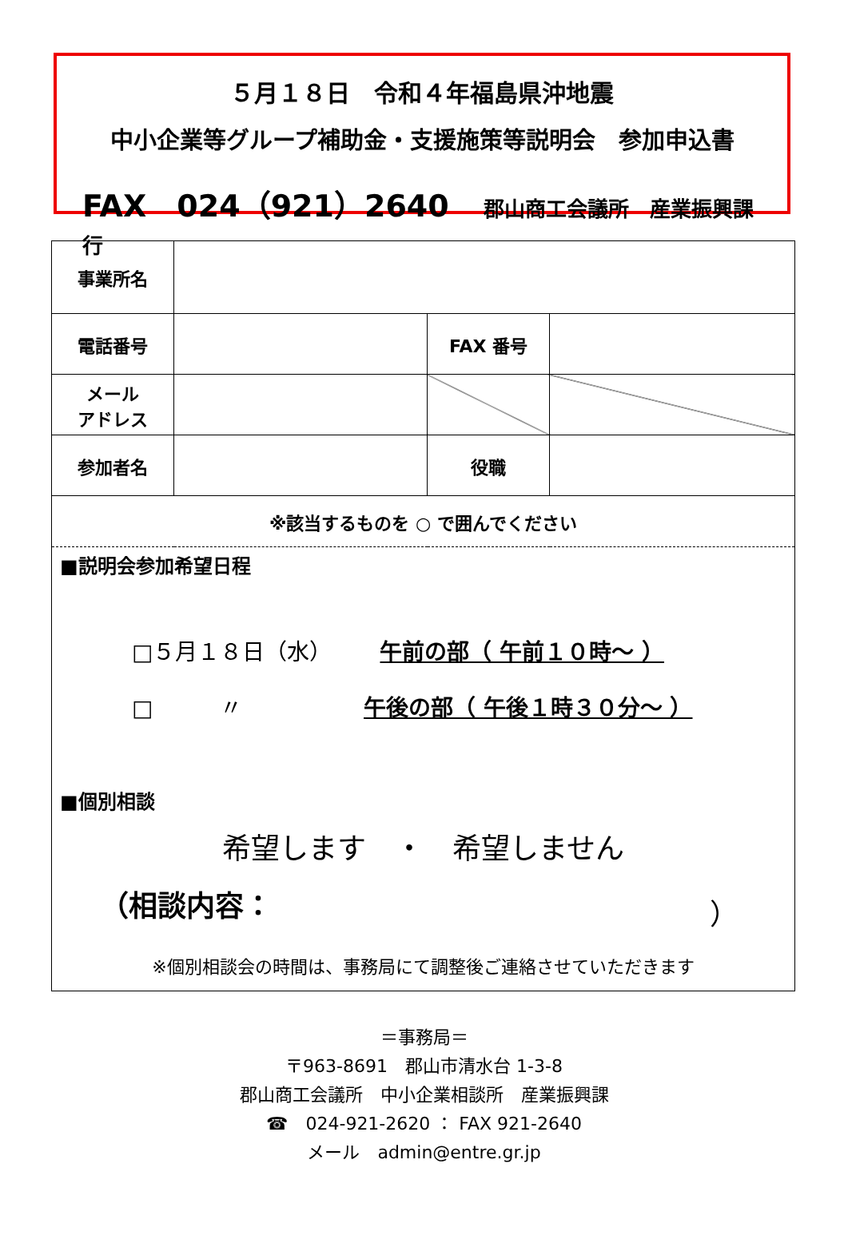５月１８日　令和４年福島県沖地震
中小企業等グループ補助金・支援施策等説明会　参加申込書
FAX　024（921）2640 郡山商工会議所　産業振興課　行
| 事業所名 | | | |
| 電話番号 | | FAX 番号 | |
| メール アドレス | | | |
| 参加者名 | | 役職 | |
| ※該当するものを ○ で囲んでください | | | |
| ■説明会参加希望日程 □５月１８日（水） 午前の部（ 午前１０時～ ） □ 〃 午後の部（ 午後１時３０分～ ） ■個別相談 希望します ・ 希望しません （相談内容： ） ※個別相談会の時間は、事務局にて調整後ご連絡させていただきます | | | |
＝事務局＝
〒963-8691　郡山市清水台 1-3-8
郡山商工会議所　中小企業相談所　産業振興課
☎　024-921-2620 ： FAX 921-2640
メール　admin@entre.gr.jp